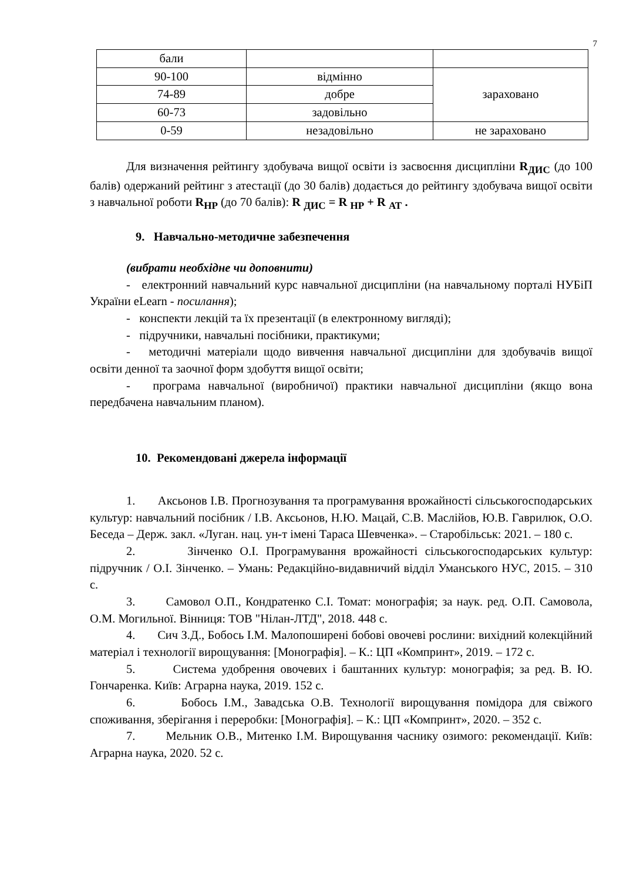7
| бали | | |
| 90-100 | відмінно | зараховано |
| 74-89 | добре | |
| 60-73 | задовільно | |
| 0-59 | незадовільно | не зараховано |
Для визначення рейтингу здобувача вищої освіти із засвоєння дисципліни R<sub>ДИС</sub> (до 100 балів) одержаний рейтинг з атестації (до 30 балів) додається до рейтингу здобувача вищої освіти з навчальної роботи R<sub>НР</sub> (до 70 балів): R <sub>ДИС</sub> = R <sub>НР</sub> + R <sub>АТ</sub> .
9. Навчально-методичне забезпечення
(вибрати необхідне чи доповнити)
- електронний навчальний курс навчальної дисципліни (на навчальному порталі НУБіП України eLearn - посилання);
- конспекти лекцій та їх презентації (в електронному вигляді);
- підручники, навчальні посібники, практикуми;
- методичні матеріали щодо вивчення навчальної дисципліни для здобувачів вищої освіти денної та заочної форм здобуття вищої освіти;
- програма навчальної (виробничої) практики навчальної дисципліни (якщо вона передбачена навчальним планом).
10. Рекомендовані джерела інформації
1. Аксьонов І.В. Прогнозування та програмування врожайності сільськогосподарських культур: навчальний посібник / І.В. Аксьонов, Н.Ю. Мацай, С.В. Маслійов, Ю.В. Гаврилюк, О.О. Беседа – Держ. закл. «Луган. нац. ун-т імені Тараса Шевченка». – Старобільськ: 2021. – 180 с.
2. Зінченко О.І. Програмування врожайності сільськогосподарських культур: підручник / О.І. Зінченко. – Умань: Редакційно-видавничий відділ Уманського НУС, 2015. – 310 с.
3. Самовол О.П., Кондратенко С.І. Томат: монографія; за наук. ред. О.П. Самовола, О.М. Могильної. Вінниця: ТОВ "Нілан-ЛТД", 2018. 448 с.
4. Сич З.Д., Бобось І.М. Малопоширені бобові овочеві рослини: вихідний колекційний матеріал і технології вирощування: [Монографія]. – К.: ЦП «Компринт», 2019. – 172 с.
5. Система удобрення овочевих і баштанних культур: монографія; за ред. В. Ю. Гончаренка. Київ: Аграрна наука, 2019. 152 с.
6. Бобось І.М., Завадська О.В. Технології вирощування помідора для свіжого споживання, зберігання і переробки: [Монографія]. – К.: ЦП «Компринт», 2020. – 352 с.
7. Мельник О.В., Митенко І.М. Вирощування часнику озимого: рекомендації. Київ: Аграрна наука, 2020. 52 с.